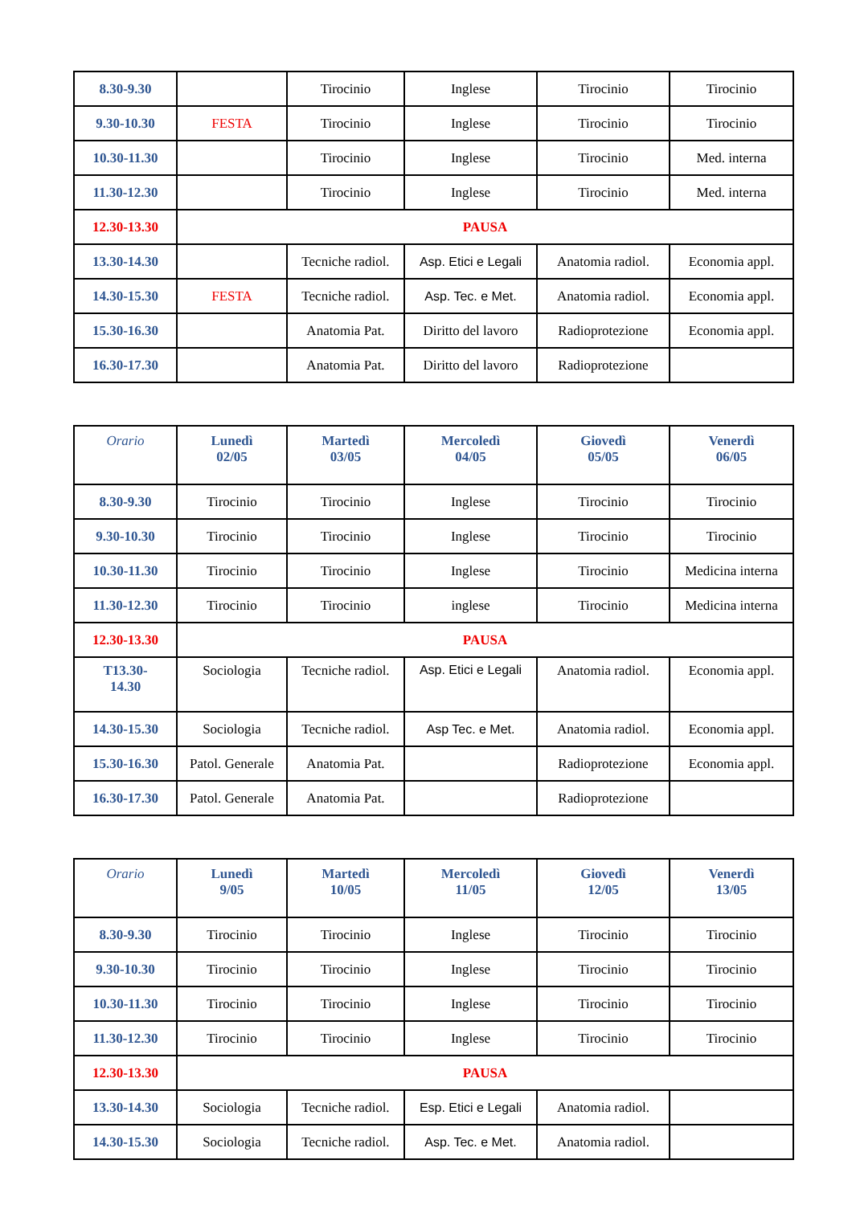| 8.30-9.30 | | Tirocinio | Inglese | Tirocinio | Tirocinio |
| 9.30-10.30 | FESTA | Tirocinio | Inglese | Tirocinio | Tirocinio |
| 10.30-11.30 | | Tirocinio | Inglese | Tirocinio | Med. interna |
| 11.30-12.30 | | Tirocinio | Inglese | Tirocinio | Med. interna |
| 12.30-13.30 | PAUSA | | | | |
| 13.30-14.30 | | Tecniche radiol. | Asp. Etici e Legali | Anatomia radiol. | Economia appl. |
| 14.30-15.30 | FESTA | Tecniche radiol. | Asp. Tec. e Met. | Anatomia radiol. | Economia appl. |
| 15.30-16.30 | | Anatomia Pat. | Diritto del lavoro | Radioprotezione | Economia appl. |
| 16.30-17.30 | | Anatomia Pat. | Diritto del lavoro | Radioprotezione | |
| Orario | Lunedì 02/05 | Martedì 03/05 | Mercoledì 04/05 | Giovedì 05/05 | Venerdì 06/05 |
| --- | --- | --- | --- | --- | --- |
| 8.30-9.30 | Tirocinio | Tirocinio | Inglese | Tirocinio | Tirocinio |
| 9.30-10.30 | Tirocinio | Tirocinio | Inglese | Tirocinio | Tirocinio |
| 10.30-11.30 | Tirocinio | Tirocinio | Inglese | Tirocinio | Medicina interna |
| 11.30-12.30 | Tirocinio | Tirocinio | inglese | Tirocinio | Medicina interna |
| 12.30-13.30 | PAUSA | | | | |
| T13.30- 14.30 | Sociologia | Tecniche radiol. | Asp. Etici e Legali | Anatomia radiol. | Economia appl. |
| 14.30-15.30 | Sociologia | Tecniche radiol. | Asp Tec. e Met. | Anatomia radiol. | Economia appl. |
| 15.30-16.30 | Patol. Generale | Anatomia Pat. | | Radioprotezione | Economia appl. |
| 16.30-17.30 | Patol. Generale | Anatomia Pat. | | Radioprotezione | |
| Orario | Lunedì 9/05 | Martedì 10/05 | Mercoledì 11/05 | Giovedì 12/05 | Venerdì 13/05 |
| --- | --- | --- | --- | --- | --- |
| 8.30-9.30 | Tirocinio | Tirocinio | Inglese | Tirocinio | Tirocinio |
| 9.30-10.30 | Tirocinio | Tirocinio | Inglese | Tirocinio | Tirocinio |
| 10.30-11.30 | Tirocinio | Tirocinio | Inglese | Tirocinio | Tirocinio |
| 11.30-12.30 | Tirocinio | Tirocinio | Inglese | Tirocinio | Tirocinio |
| 12.30-13.30 | PAUSA | | | | |
| 13.30-14.30 | Sociologia | Tecniche radiol. | Esp. Etici e Legali | Anatomia radiol. | |
| 14.30-15.30 | Sociologia | Tecniche radiol. | Asp. Tec. e Met. | Anatomia radiol. | |